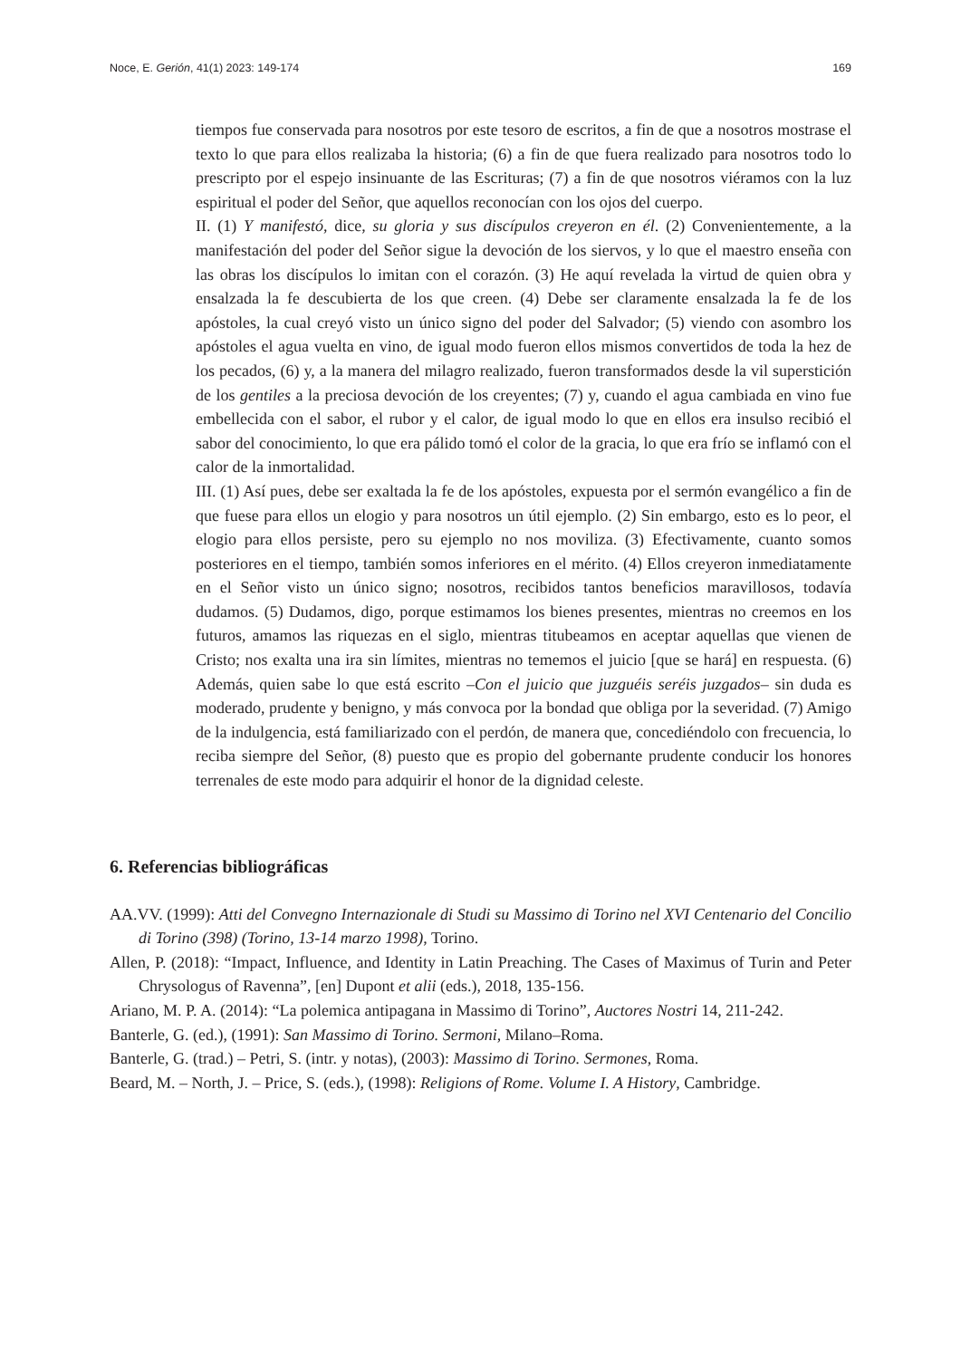Noce, E. Gerión, 41(1) 2023: 149-174 169
tiempos fue conservada para nosotros por este tesoro de escritos, a fin de que a nosotros mostrase el texto lo que para ellos realizaba la historia; (6) a fin de que fuera realizado para nosotros todo lo prescripto por el espejo insinuante de las Escrituras; (7) a fin de que nosotros viéramos con la luz espiritual el poder del Señor, que aquellos reconocían con los ojos del cuerpo.
II. (1) Y manifestó, dice, su gloria y sus discípulos creyeron en él. (2) Convenientemente, a la manifestación del poder del Señor sigue la devoción de los siervos, y lo que el maestro enseña con las obras los discípulos lo imitan con el corazón. (3) He aquí revelada la virtud de quien obra y ensalzada la fe descubierta de los que creen. (4) Debe ser claramente ensalzada la fe de los apóstoles, la cual creyó visto un único signo del poder del Salvador; (5) viendo con asombro los apóstoles el agua vuelta en vino, de igual modo fueron ellos mismos convertidos de toda la hez de los pecados, (6) y, a la manera del milagro realizado, fueron transformados desde la vil superstición de los gentiles a la preciosa devoción de los creyentes; (7) y, cuando el agua cambiada en vino fue embellecida con el sabor, el rubor y el calor, de igual modo lo que en ellos era insulso recibió el sabor del conocimiento, lo que era pálido tomó el color de la gracia, lo que era frío se inflamó con el calor de la inmortalidad.
III. (1) Así pues, debe ser exaltada la fe de los apóstoles, expuesta por el sermón evangélico a fin de que fuese para ellos un elogio y para nosotros un útil ejemplo. (2) Sin embargo, esto es lo peor, el elogio para ellos persiste, pero su ejemplo no nos moviliza. (3) Efectivamente, cuanto somos posteriores en el tiempo, también somos inferiores en el mérito. (4) Ellos creyeron inmediatamente en el Señor visto un único signo; nosotros, recibidos tantos beneficios maravillosos, todavía dudamos. (5) Dudamos, digo, porque estimamos los bienes presentes, mientras no creemos en los futuros, amamos las riquezas en el siglo, mientras titubeamos en aceptar aquellas que vienen de Cristo; nos exalta una ira sin límites, mientras no tememos el juicio [que se hará] en respuesta. (6) Además, quien sabe lo que está escrito –Con el juicio que juzguéis seréis juzgados– sin duda es moderado, prudente y benigno, y más convoca por la bondad que obliga por la severidad. (7) Amigo de la indulgencia, está familiarizado con el perdón, de manera que, concediéndolo con frecuencia, lo reciba siempre del Señor, (8) puesto que es propio del gobernante prudente conducir los honores terrenales de este modo para adquirir el honor de la dignidad celeste.
6. Referencias bibliográficas
AA.VV. (1999): Atti del Convegno Internazionale di Studi su Massimo di Torino nel XVI Centenario del Concilio di Torino (398) (Torino, 13-14 marzo 1998), Torino.
Allen, P. (2018): “Impact, Influence, and Identity in Latin Preaching. The Cases of Maximus of Turin and Peter Chrysologus of Ravenna”, [en] Dupont et alii (eds.), 2018, 135-156.
Ariano, M. P. A. (2014): “La polemica antipagana in Massimo di Torino”, Auctores Nostri 14, 211-242.
Banterle, G. (ed.), (1991): San Massimo di Torino. Sermoni, Milano–Roma.
Banterle, G. (trad.) – Petri, S. (intr. y notas), (2003): Massimo di Torino. Sermones, Roma.
Beard, M. – North, J. – Price, S. (eds.), (1998): Religions of Rome. Volume I. A History, Cambridge.